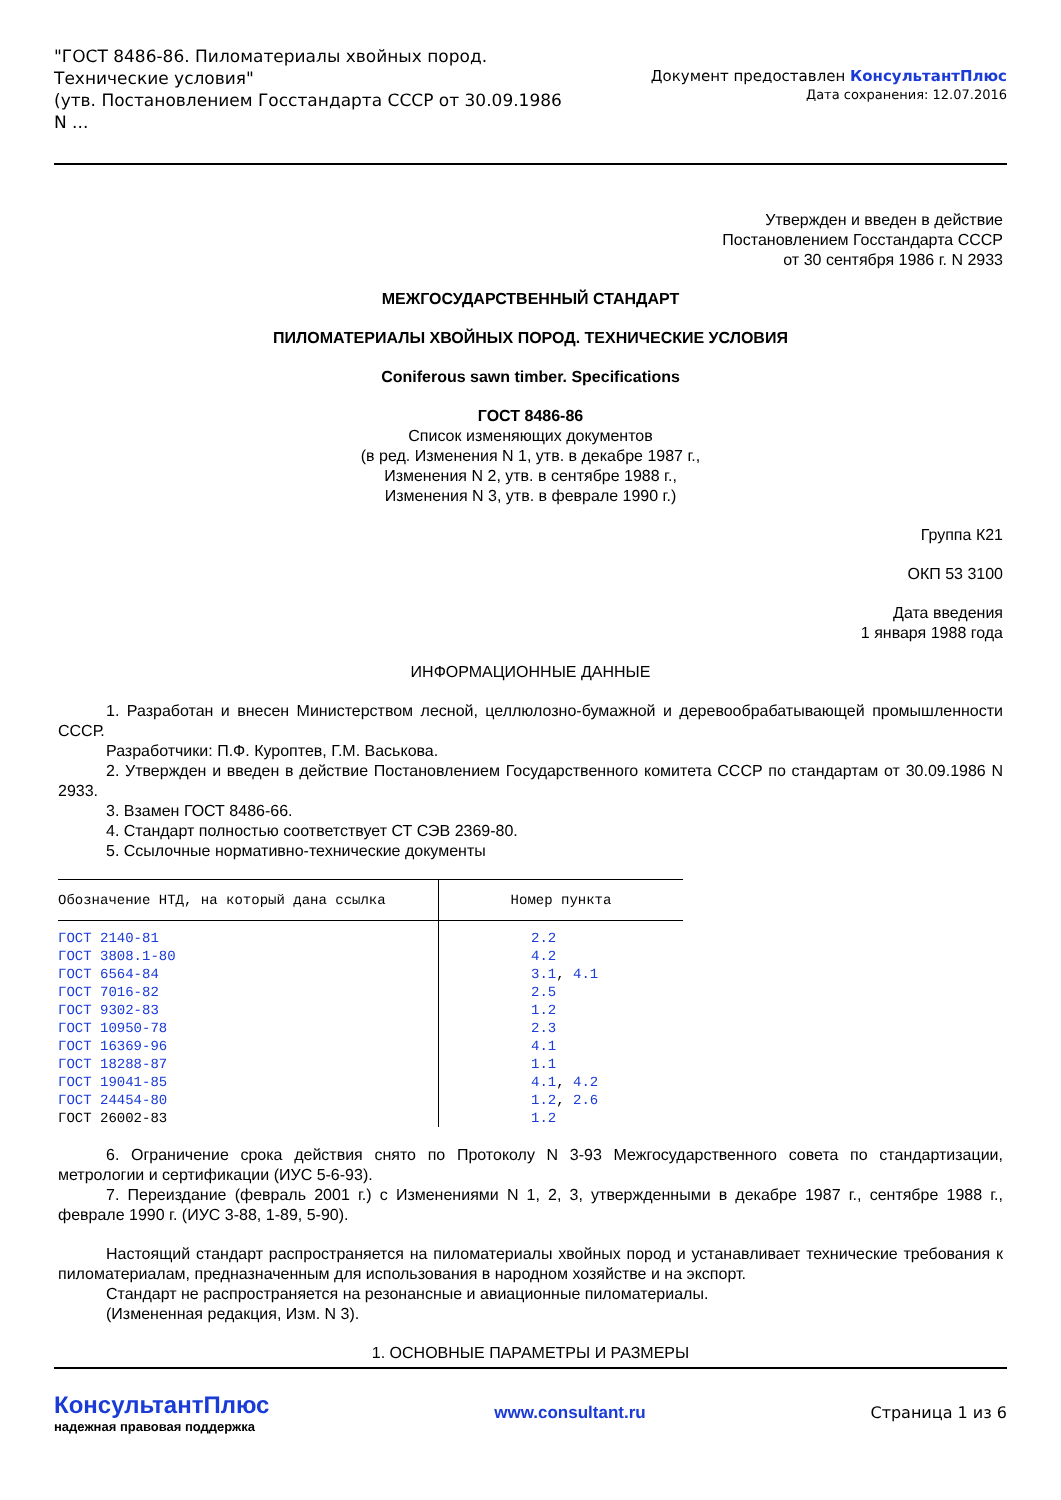"ГОСТ 8486-86. Пиломатериалы хвойных пород. Технические условия"
(утв. Постановлением Госстандарта СССР от 30.09.1986 N ...
Документ предоставлен КонсультантПлюс
Дата сохранения: 12.07.2016
Утвержден и введен в действие
Постановлением Госстандарта СССР
от 30 сентября 1986 г. N 2933
МЕЖГОСУДАРСТВЕННЫЙ СТАНДАРТ
ПИЛОМАТЕРИАЛЫ ХВОЙНЫХ ПОРОД. ТЕХНИЧЕСКИЕ УСЛОВИЯ
Coniferous sawn timber. Specifications
ГОСТ 8486-86
Список изменяющих документов
(в ред. Изменения N 1, утв. в декабре 1987 г.,
Изменения N 2, утв. в сентябре 1988 г.,
Изменения N 3, утв. в феврале 1990 г.)
Группа К21
ОКП 53 3100
Дата введения
1 января 1988 года
ИНФОРМАЦИОННЫЕ ДАННЫЕ
1. Разработан и внесен Министерством лесной, целлюлозно-бумажной и деревообрабатывающей промышленности СССР.
Разработчики: П.Ф. Куроптев, Г.М. Васькова.
2. Утвержден и введен в действие Постановлением Государственного комитета СССР по стандартам от 30.09.1986 N 2933.
3. Взамен ГОСТ 8486-66.
4. Стандарт полностью соответствует СТ СЭВ 2369-80.
5. Ссылочные нормативно-технические документы
| Обозначение НТД, на который дана ссылка | Номер пункта |
| --- | --- |
| ГОСТ 2140-81 | 2.2 |
| ГОСТ 3808.1-80 | 4.2 |
| ГОСТ 6564-84 | 3.1 , 4.1 |
| ГОСТ 7016-82 | 2.5 |
| ГОСТ 9302-83 | 1.2 |
| ГОСТ 10950-78 | 2.3 |
| ГОСТ 16369-96 | 4.1 |
| ГОСТ 18288-87 | 1.1 |
| ГОСТ 19041-85 | 4.1 , 4.2 |
| ГОСТ 24454-80 | 1.2 , 2.6 |
| ГОСТ 26002-83 | 1.2 |
6. Ограничение срока действия снято по Протоколу N 3-93 Межгосударственного совета по стандартизации, метрологии и сертификации (ИУС 5-6-93).
7. Переиздание (февраль 2001 г.) с Изменениями N 1, 2, 3, утвержденными в декабре 1987 г., сентябре 1988 г., феврале 1990 г. (ИУС 3-88, 1-89, 5-90).
Настоящий стандарт распространяется на пиломатериалы хвойных пород и устанавливает технические требования к пиломатериалам, предназначенным для использования в народном хозяйстве и на экспорт.
Стандарт не распространяется на резонансные и авиационные пиломатериалы.
(Измененная редакция, Изм. N 3).
1. ОСНОВНЫЕ ПАРАМЕТРЫ И РАЗМЕРЫ
КонсультантПлюс
надежная правовая поддержка
www.consultant.ru Страница 1 из 6